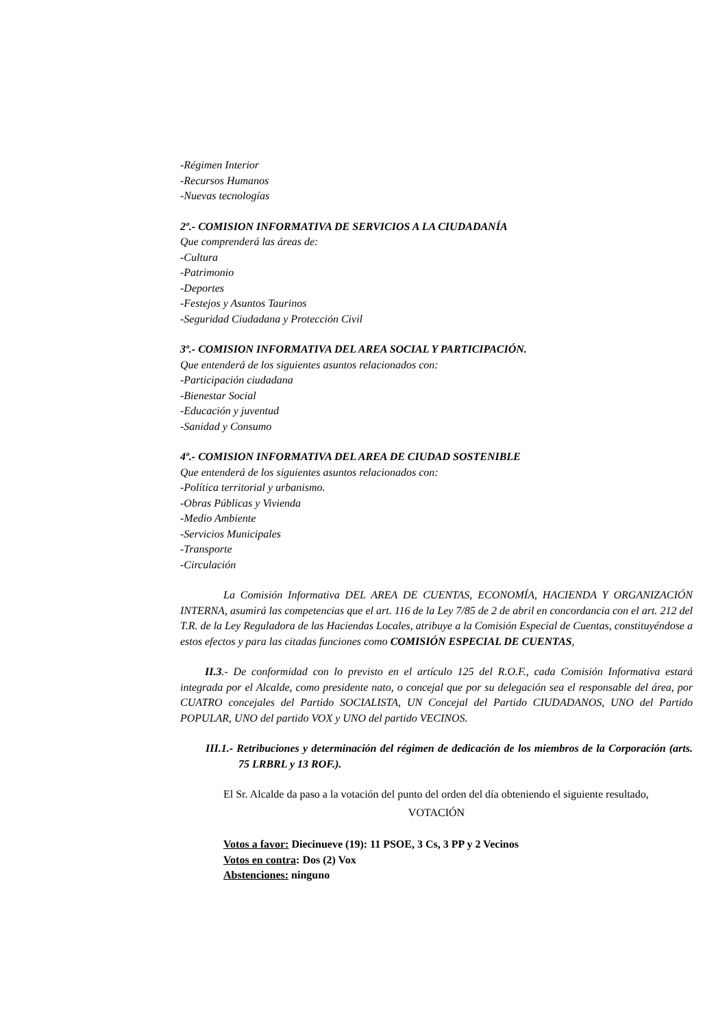-Régimen Interior
-Recursos Humanos
-Nuevas tecnologías
2º.- COMISION INFORMATIVA DE SERVICIOS A LA CIUDADANÍA
Que comprenderá las áreas de:
-Cultura
-Patrimonio
-Deportes
-Festejos y Asuntos Taurinos
-Seguridad Ciudadana y Protección Civil
3º.- COMISION INFORMATIVA DEL AREA SOCIAL Y PARTICIPACIÓN.
Que entenderá de los siguientes asuntos relacionados con:
-Participación ciudadana
-Bienestar Social
-Educación y juventud
-Sanidad y Consumo
4º.- COMISION INFORMATIVA DEL AREA DE CIUDAD SOSTENIBLE
Que entenderá de los siguientes asuntos relacionados con:
-Política territorial y urbanismo.
-Obras Públicas y Vivienda
-Medio Ambiente
-Servicios Municipales
-Transporte
-Circulación
La Comisión Informativa DEL AREA DE CUENTAS, ECONOMÍA, HACIENDA Y ORGANIZACIÓN INTERNA, asumirá las competencias que el art. 116 de la Ley 7/85 de 2 de abril en concordancia con el art. 212 del T.R. de la Ley Reguladora de las Haciendas Locales, atribuye a la Comisión Especial de Cuentas, constituyéndose a estos efectos y para las citadas funciones como COMISIÓN ESPECIAL DE CUENTAS,
II.3.- De conformidad con lo previsto en el artículo 125 del R.O.F., cada Comisión Informativa estará integrada por el Alcalde, como presidente nato, o concejal que por su delegación sea el responsable del área, por CUATRO concejales del Partido SOCIALISTA, UN Concejal del Partido CIUDADANOS, UNO del Partido POPULAR, UNO del partido VOX y UNO del partido VECINOS.
III.1.- Retribuciones y determinación del régimen de dedicación de los miembros de la Corporación (arts. 75 LRBRL y 13 ROF.).
El Sr. Alcalde da paso a la votación del punto del orden del día obteniendo el siguiente resultado,
VOTACIÓN
Votos a favor: Diecinueve (19): 11 PSOE, 3 Cs, 3 PP y 2 Vecinos
Votos en contra: Dos (2) Vox
Abstenciones: ninguno